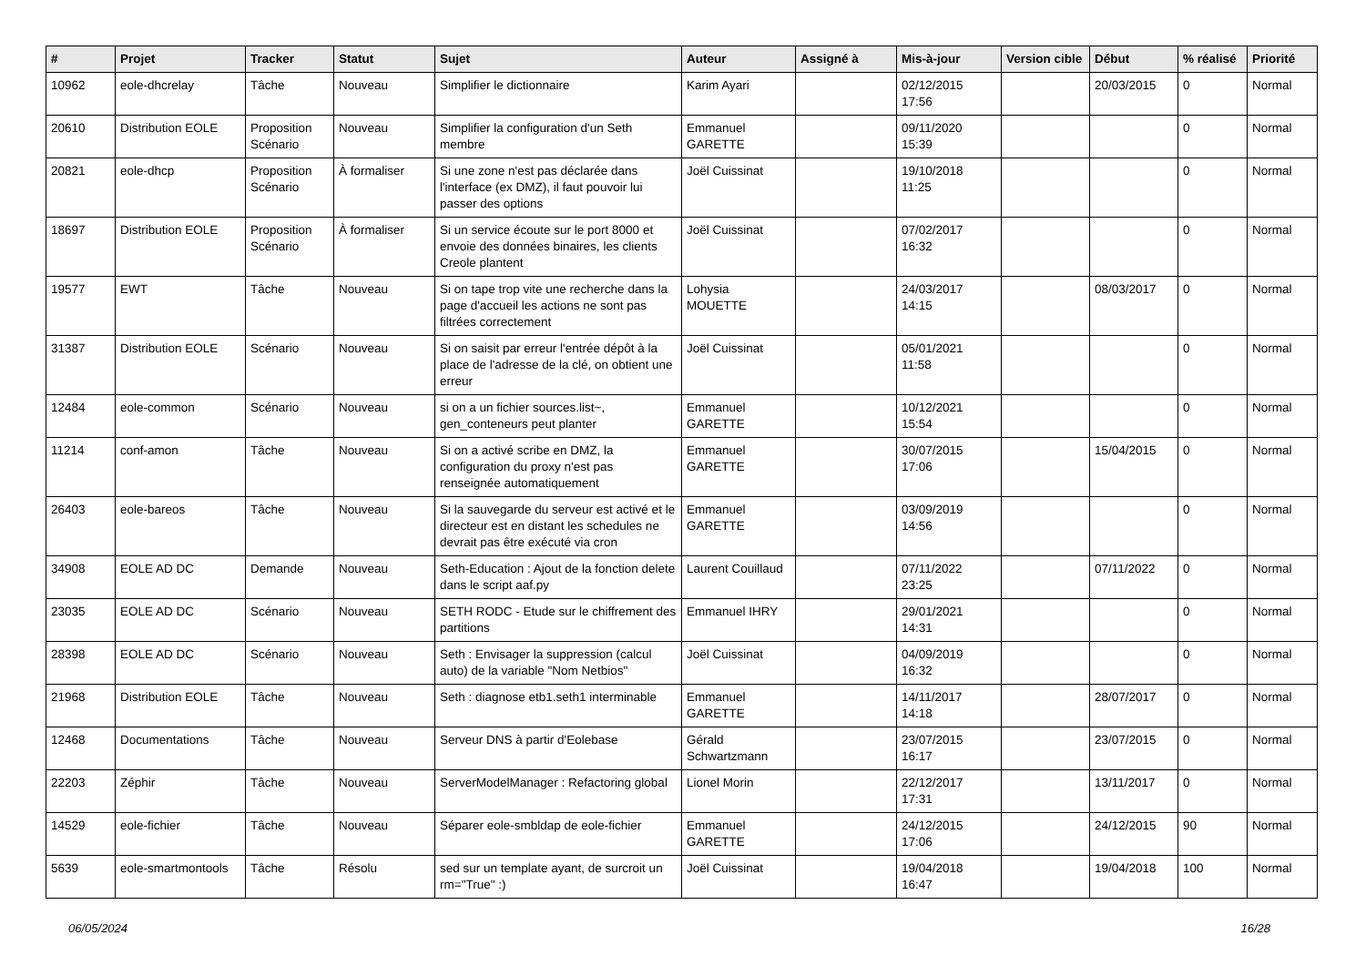| # | Projet | Tracker | Statut | Sujet | Auteur | Assigné à | Mis-à-jour | Version cible | Début | % réalisé | Priorité |
| --- | --- | --- | --- | --- | --- | --- | --- | --- | --- | --- | --- |
| 10962 | eole-dhcrelay | Tâche | Nouveau | Simplifier le dictionnaire | Karim Ayari | | 02/12/2015 17:56 | | 20/03/2015 | 0 | Normal |
| 20610 | Distribution EOLE | Proposition Scénario | Nouveau | Simplifier la configuration d'un Seth membre | Emmanuel GARETTE | | 09/11/2020 15:39 | | | 0 | Normal |
| 20821 | eole-dhcp | Proposition Scénario | À formaliser | Si une zone n'est pas déclarée dans l'interface (ex DMZ), il faut pouvoir lui passer des options | Joël Cuissinat | | 19/10/2018 11:25 | | | 0 | Normal |
| 18697 | Distribution EOLE | Proposition Scénario | À formaliser | Si un service écoute sur le port 8000 et envoie des données binaires, les clients Creole plantent | Joël Cuissinat | | 07/02/2017 16:32 | | | 0 | Normal |
| 19577 | EWT | Tâche | Nouveau | Si on tape trop vite une recherche dans la page d'accueil les actions ne sont pas filtrées correctement | Lohysia MOUETTE | | 24/03/2017 14:15 | | 08/03/2017 | 0 | Normal |
| 31387 | Distribution EOLE | Scénario | Nouveau | Si on saisit par erreur l'entrée dépôt à la place de l'adresse de la clé, on obtient une erreur | Joël Cuissinat | | 05/01/2021 11:58 | | | 0 | Normal |
| 12484 | eole-common | Scénario | Nouveau | si on a un fichier sources.list~, gen_conteneurs peut planter | Emmanuel GARETTE | | 10/12/2021 15:54 | | | 0 | Normal |
| 11214 | conf-amon | Tâche | Nouveau | Si on a activé scribe en DMZ, la configuration du proxy n'est pas renseignée automatiquement | Emmanuel GARETTE | | 30/07/2015 17:06 | | 15/04/2015 | 0 | Normal |
| 26403 | eole-bareos | Tâche | Nouveau | Si la sauvegarde du serveur est activé et le directeur est en distant les schedules ne devrait pas être exécuté via cron | Emmanuel GARETTE | | 03/09/2019 14:56 | | | 0 | Normal |
| 34908 | EOLE AD DC | Demande | Nouveau | Seth-Education : Ajout de la fonction delete dans le script aaf.py | Laurent Couillaud | | 07/11/2022 23:25 | | 07/11/2022 | 0 | Normal |
| 23035 | EOLE AD DC | Scénario | Nouveau | SETH RODC - Etude sur le chiffrement des partitions | Emmanuel IHRY | | 29/01/2021 14:31 | | | 0 | Normal |
| 28398 | EOLE AD DC | Scénario | Nouveau | Seth : Envisager la suppression (calcul auto) de la variable "Nom Netbios" | Joël Cuissinat | | 04/09/2019 16:32 | | | 0 | Normal |
| 21968 | Distribution EOLE | Tâche | Nouveau | Seth : diagnose etb1.seth1 interminable | Emmanuel GARETTE | | 14/11/2017 14:18 | | 28/07/2017 | 0 | Normal |
| 12468 | Documentations | Tâche | Nouveau | Serveur DNS à partir d'Eolebase | Gérald Schwartzmann | | 23/07/2015 16:17 | | 23/07/2015 | 0 | Normal |
| 22203 | Zéphir | Tâche | Nouveau | ServerModelManager : Refactoring global | Lionel Morin | | 22/12/2017 17:31 | | 13/11/2017 | 0 | Normal |
| 14529 | eole-fichier | Tâche | Nouveau | Séparer eole-smbldap de eole-fichier | Emmanuel GARETTE | | 24/12/2015 17:06 | | 24/12/2015 | 90 | Normal |
| 5639 | eole-smartmontools | Tâche | Résolu | sed sur un template ayant, de surcroit un rm="True" :) | Joël Cuissinat | | 19/04/2018 16:47 | | 19/04/2018 | 100 | Normal |
06/05/2024 16/28